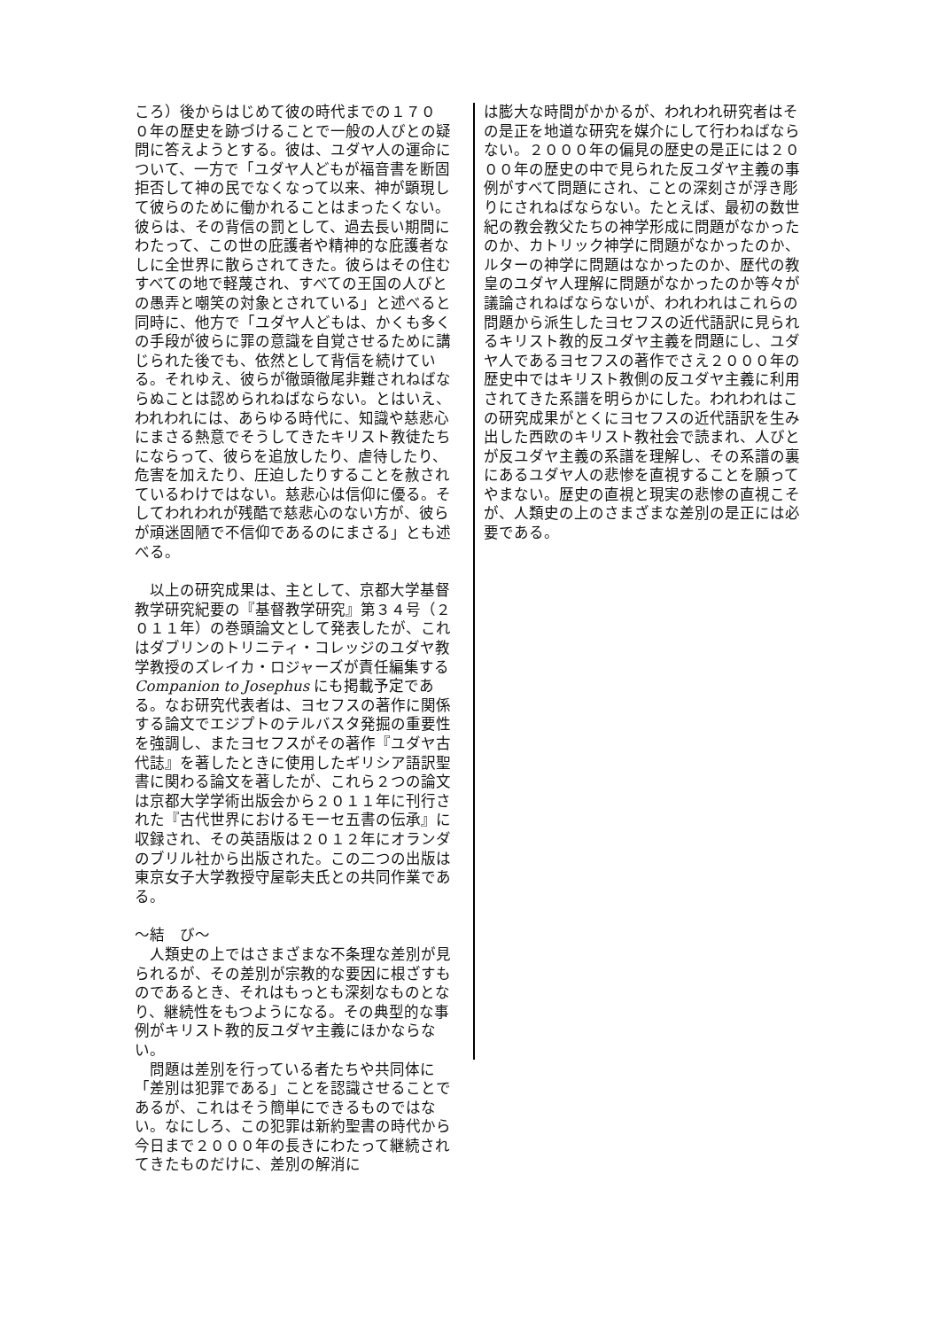ころ）後からはじめて彼の時代までの１７０ ０年の歴史を跡づけることで一般の人びとの疑問に答えようとする。彼は、ユダヤ人の運命について、一方で「ユダヤ人どもが福音書を断固拒否して神の民でなくなって以来、神が顕現して彼らのために働かれることはまったくない。彼らは、その背信の罰として、過去長い期間にわたって、この世の庇護者や精神的な庇護者なしに全世界に散らされてきた。彼らはその住むすべての地で軽蔑され、すべての王国の人びとの愚弄と嘲笑の対象とされている」と述べると同時に、他方で「ユダヤ人どもは、かくも多くの手段が彼らに罪の意識を自覚させるために講じられた後でも、依然として背信を続けている。それゆえ、彼らが徹頭徹尾非難されねばならぬことは認められねばならない。とはいえ、われわれには、あらゆる時代に、知識や慈悲心にまさる熱意でそうしてきたキリスト教徒たちにならって、彼らを追放したり、虐待したり、危害を加えたり、圧迫したりすることを赦されているわけではない。慈悲心は信仰に優る。そしてわれわれが残酷で慈悲心のない方が、彼らが頑迷固陋で不信仰であるのにまさる」とも述べる。
　以上の研究成果は、主として、京都大学基督教学研究紀要の『基督教学研究』第３４号（２０１１年）の巻頭論文として発表したが、これはダブリンのトリニティ・コレッジのユダヤ教学教授のズレイカ・ロジャーズが責任編集する Companion to Josephus にも掲載予定である。なお研究代表者は、ヨセフスの著作に関係する論文でエジプトのテルバスタ発掘の重要性を強調し、またヨセフスがその著作『ユダヤ古代誌』を著したときに使用したギリシア語訳聖書に関わる論文を著したが、これら２つの論文は京都大学学術出版会から２０１１年に刊行された『古代世界におけるモーセ五書の伝承』に収録され、その英語版は２０１２年にオランダのブリル社から出版された。この二つの出版は東京女子大学教授守屋彰夫氏との共同作業である。
～結　び～
　人類史の上ではさまざまな不条理な差別が見られるが、その差別が宗教的な要因に根ざすものであるとき、それはもっとも深刻なものとなり、継続性をもつようになる。その典型的な事例がキリスト教的反ユダヤ主義にほかならない。
　問題は差別を行っている者たちや共同体に「差別は犯罪である」ことを認識させることであるが、これはそう簡単にできるものではない。なにしろ、この犯罪は新約聖書の時代から今日まで２０００年の長きにわたって継続されてきたものだけに、差別の解消に
は膨大な時間がかかるが、われわれ研究者はその是正を地道な研究を媒介にして行わねばならない。２０００年の偏見の歴史の是正には２０００年の歴史の中で見られた反ユダヤ主義の事例がすべて問題にされ、ことの深刻さが浮き彫りにされねばならない。たとえば、最初の数世紀の教会教父たちの神学形成に問題がなかったのか、カトリック神学に問題がなかったのか、ルターの神学に問題はなかったのか、歴代の教皇のユダヤ人理解に問題がなかったのか等々が議論されねばならないが、われわれはこれらの問題から派生したヨセフスの近代語訳に見られるキリスト教的反ユダヤ主義を問題にし、ユダヤ人であるヨセフスの著作でさえ２０００年の歴史中ではキリスト教側の反ユダヤ主義に利用されてきた系譜を明らかにした。われわれはこの研究成果がとくにヨセフスの近代語訳を生み出した西欧のキリスト教社会で読まれ、人びとが反ユダヤ主義の系譜を理解し、その系譜の裏にあるユダヤ人の悲惨を直視することを願ってやまない。歴史の直視と現実の悲惨の直視こそが、人類史の上のさまざまな差別の是正には必要である。